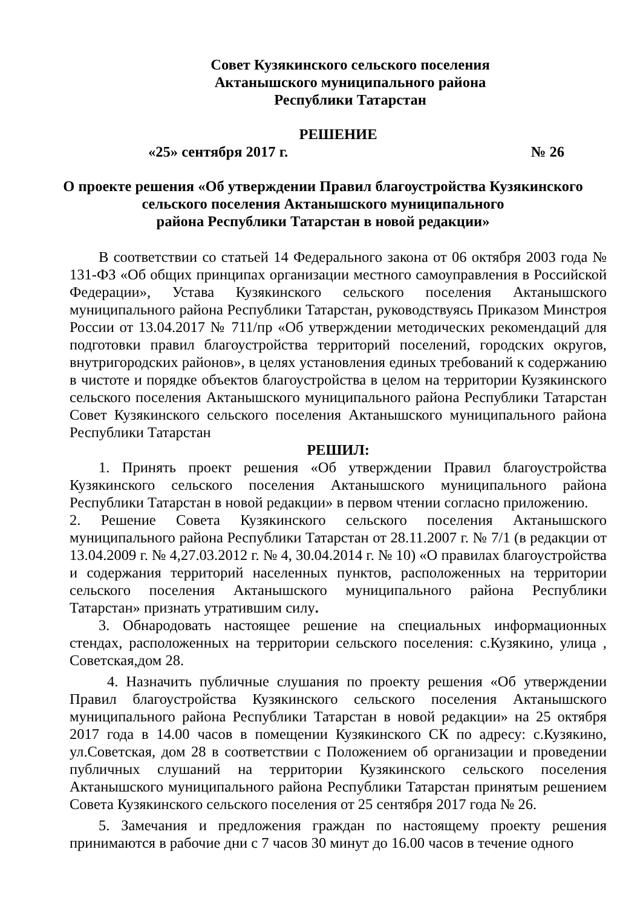Совет Кузякинского сельского поселения
Актанышского муниципального района
Республики Татарстан
РЕШЕНИЕ
«25» сентября 2017 г. № 26
О проекте решения «Об утверждении Правил благоустройства Кузякинского
сельского поселения Актанышского муниципального
района Республики Татарстан в новой редакции»
В соответствии со статьей 14 Федерального закона от 06 октября 2003 года № 131-ФЗ «Об общих принципах организации местного самоуправления в Российской Федерации», Устава Кузякинского сельского поселения Актанышского муниципального района Республики Татарстан, руководствуясь Приказом Минстроя России от 13.04.2017 № 711/пр «Об утверждении методических рекомендаций для подготовки правил благоустройства территорий поселений, городских округов, внутригородских районов», в целях установления единых требований к содержанию в чистоте и порядке объектов благоустройства в целом на территории Кузякинского сельского поселения Актанышского муниципального района Республики Татарстан Совет Кузякинского сельского поселения Актанышского муниципального района Республики Татарстан
РЕШИЛ:
1. Принять проект решения «Об утверждении Правил благоустройства Кузякинского сельского поселения Актанышского муниципального района Республики Татарстан в новой редакции» в первом чтении согласно приложению.
2. Решение Совета Кузякинского сельского поселения Актанышского муниципального района Республики Татарстан от 28.11.2007 г. № 7/1 (в редакции от 13.04.2009 г. № 4,27.03.2012 г. № 4, 30.04.2014 г. № 10) «О правилах благоустройства и содержания территорий населенных пунктов, расположенных на территории сельского поселения Актанышского муниципального района Республики Татарстан» признать утратившим силу.
3. Обнародовать настоящее решение на специальных информационных стендах, расположенных на территории сельского поселения: с.Кузякино, улица , Советская,дом 28.
4. Назначить публичные слушания по проекту решения «Об утверждении Правил благоустройства Кузякинского сельского поселения Актанышского муниципального района Республики Татарстан в новой редакции» на 25 октября 2017 года в 14.00 часов в помещении Кузякинского СК по адресу: с.Кузякино, ул.Советская, дом 28 в соответствии с Положением об организации и проведении публичных слушаний на территории Кузякинского сельского поселения Актанышского муниципального района Республики Татарстан принятым решением Совета Кузякинского сельского поселения от 25 сентября 2017 года № 26.
5. Замечания и предложения граждан по настоящему проекту решения принимаются в рабочие дни с 7 часов 30 минут до 16.00 часов в течение одного